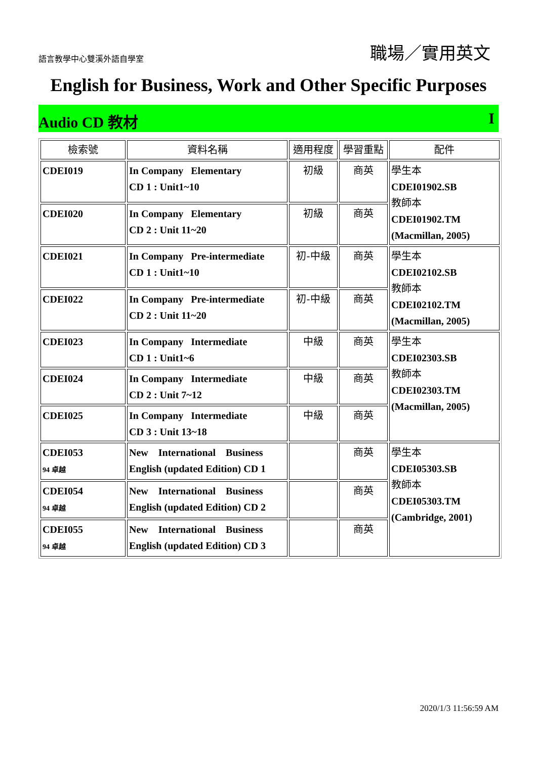語言教學中心雙溪外語自學室 職場／實用英文
English for Business, Work and Other Specific Purposes
Audio CD 教材 I
| 檢索號 | 資料名稱 | 適用程度 | 學習重點 | 配件 |
| --- | --- | --- | --- | --- |
| CDEI019 | In Company Elementary CD 1 : Unit1~10 | 初級 | 商英 | 學生本 CDEI01902.SB 教師本 CDEI01902.TM (Macmillan, 2005) |
| CDEI020 | In Company Elementary CD 2 : Unit 11~20 | 初級 | 商英 | |
| CDEI021 | In Company Pre-intermediate CD 1 : Unit1~10 | 初-中級 | 商英 | 學生本 CDEI02102.SB 教師本 CDEI02102.TM (Macmillan, 2005) |
| CDEI022 | In Company Pre-intermediate CD 2 : Unit 11~20 | 初-中級 | 商英 | |
| CDEI023 | In Company Intermediate CD 1 : Unit1~6 | 中級 | 商英 | 學生本 CDEI02303.SB 教師本 CDEI02303.TM (Macmillan, 2005) |
| CDEI024 | In Company Intermediate CD 2 : Unit 7~12 | 中級 | 商英 | |
| CDEI025 | In Company Intermediate CD 3 : Unit 13~18 | 中級 | 商英 | |
| CDEI053 94 卓越 | New International Business English (updated Edition) CD 1 | | 商英 | 學生本 CDEI05303.SB 教師本 CDEI05303.TM (Cambridge, 2001) |
| CDEI054 94 卓越 | New International Business English (updated Edition) CD 2 | | 商英 | |
| CDEI055 94 卓越 | New International Business English (updated Edition) CD 3 | | 商英 | |
2020/1/3 11:56:59 AM